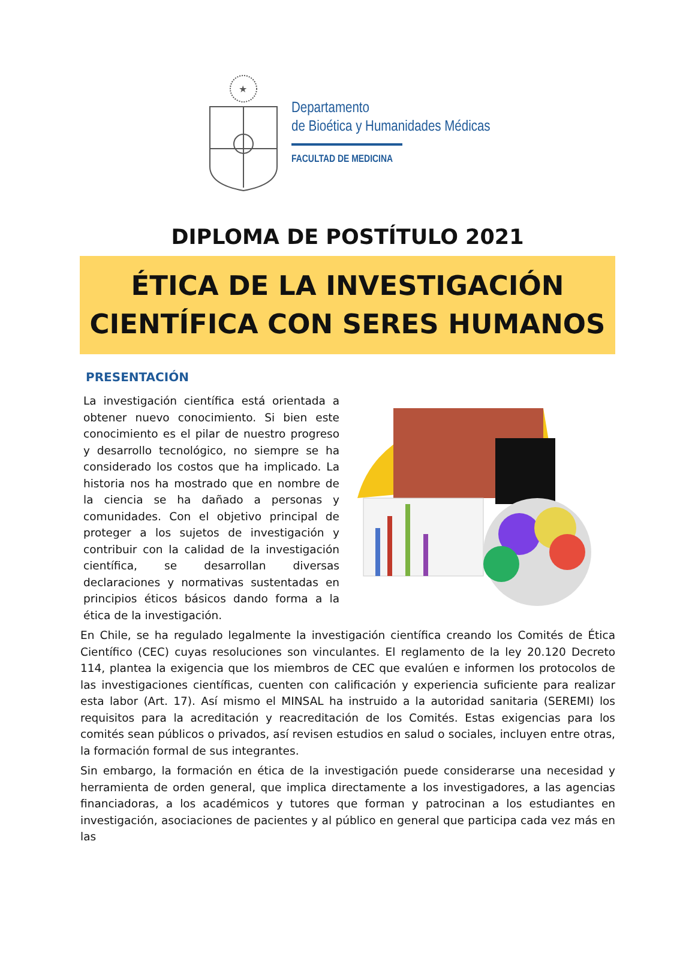★
Departamento
de Bioética y Humanidades Médicas
FACULTAD DE MEDICINA
DIPLOMA DE POSTÍTULO 2021
ÉTICA DE LA INVESTIGACIÓN
CIENTÍFICA CON SERES HUMANOS
PRESENTACIÓN
La investigación científica está orientada a obtener nuevo conocimiento. Si bien este conocimiento es el pilar de nuestro progreso y desarrollo tecnológico, no siempre se ha considerado los costos que ha implicado. La historia nos ha mostrado que en nombre de la ciencia se ha dañado a personas y comunidades. Con el objetivo principal de proteger a los sujetos de investigación y contribuir con la calidad de la investigación científica, se desarrollan diversas declaraciones y normativas sustentadas en principios éticos básicos dando forma a la ética de la investigación.
En Chile, se ha regulado legalmente la investigación científica creando los Comités de Ética Científico (CEC) cuyas resoluciones son vinculantes. El reglamento de la ley 20.120 Decreto 114, plantea la exigencia que los miembros de CEC que evalúen e informen los protocolos de las investigaciones científicas, cuenten con calificación y experiencia suficiente para realizar esta labor (Art. 17). Así mismo el MINSAL ha instruido a la autoridad sanitaria (SEREMI) los requisitos para la acreditación y reacreditación de los Comités. Estas exigencias para los comités sean públicos o privados, así revisen estudios en salud o sociales, incluyen entre otras, la formación formal de sus integrantes.
Sin embargo, la formación en ética de la investigación puede considerarse una necesidad y herramienta de orden general, que implica directamente a los investigadores, a las agencias financiadoras, a los académicos y tutores que forman y patrocinan a los estudiantes en investigación, asociaciones de pacientes y al público en general que participa cada vez más en las